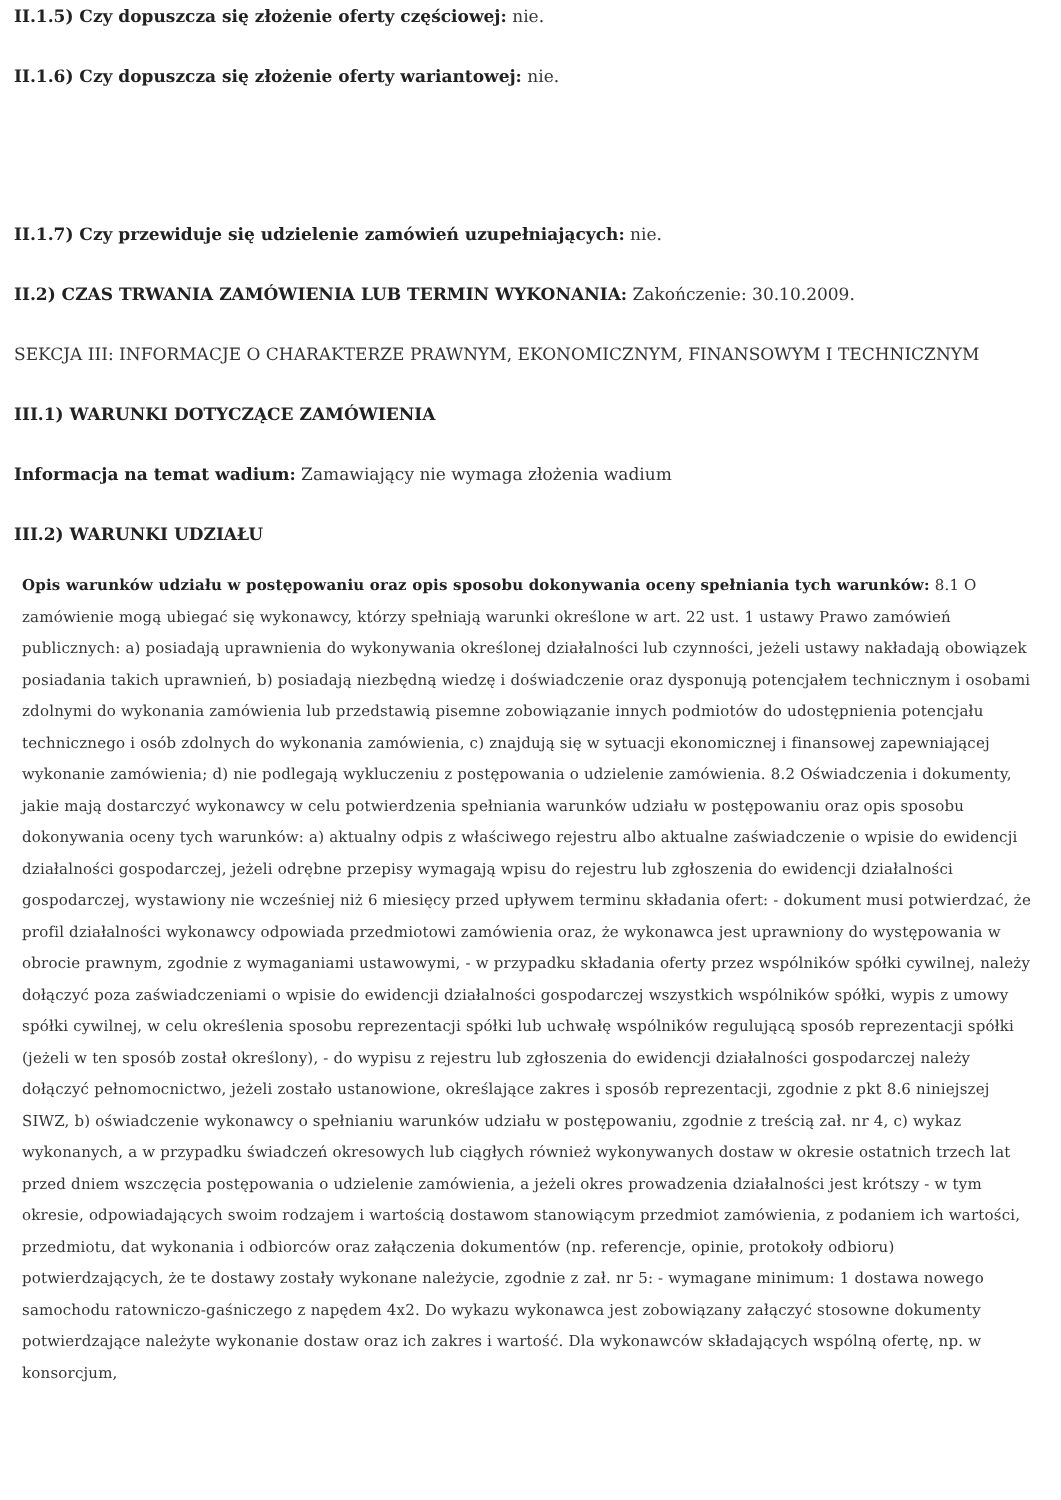II.1.5) Czy dopuszcza się złożenie oferty częściowej: nie.
II.1.6) Czy dopuszcza się złożenie oferty wariantowej: nie.
II.1.7) Czy przewiduje się udzielenie zamówień uzupełniających: nie.
II.2) CZAS TRWANIA ZAMÓWIENIA LUB TERMIN WYKONANIA: Zakończenie: 30.10.2009.
SEKCJA III: INFORMACJE O CHARAKTERZE PRAWNYM, EKONOMICZNYM, FINANSOWYM I TECHNICZNYM
III.1) WARUNKI DOTYCZĄCE ZAMÓWIENIA
Informacja na temat wadium: Zamawiający nie wymaga złożenia wadium
III.2) WARUNKI UDZIAŁU
Opis warunków udziału w postępowaniu oraz opis sposobu dokonywania oceny spełniania tych warunków: 8.1 O zamówienie mogą ubiegać się wykonawcy, którzy spełniają warunki określone w art. 22 ust. 1 ustawy Prawo zamówień publicznych: a) posiadają uprawnienia do wykonywania określonej działalności lub czynności, jeżeli ustawy nakładają obowiązek posiadania takich uprawnień, b) posiadają niezbędną wiedzę i doświadczenie oraz dysponują potencjałem technicznym i osobami zdolnymi do wykonania zamówienia lub przedstawią pisemne zobowiązanie innych podmiotów do udostępnienia potencjału technicznego i osób zdolnych do wykonania zamówienia, c) znajdują się w sytuacji ekonomicznej i finansowej zapewniającej wykonanie zamówienia; d) nie podlegają wykluczeniu z postępowania o udzielenie zamówienia. 8.2 Oświadczenia i dokumenty, jakie mają dostarczyć wykonawcy w celu potwierdzenia spełniania warunków udziału w postępowaniu oraz opis sposobu dokonywania oceny tych warunków: a) aktualny odpis z właściwego rejestru albo aktualne zaświadczenie o wpisie do ewidencji działalności gospodarczej, jeżeli odrębne przepisy wymagają wpisu do rejestru lub zgłoszenia do ewidencji działalności gospodarczej, wystawiony nie wcześniej niż 6 miesięcy przed upływem terminu składania ofert: - dokument musi potwierdzać, że profil działalności wykonawcy odpowiada przedmiotowi zamówienia oraz, że wykonawca jest uprawniony do występowania w obrocie prawnym, zgodnie z wymaganiami ustawowymi, - w przypadku składania oferty przez wspólników spółki cywilnej, należy dołączyć poza zaświadczeniami o wpisie do ewidencji działalności gospodarczej wszystkich wspólników spółki, wypis z umowy spółki cywilnej, w celu określenia sposobu reprezentacji spółki lub uchwałę wspólników regulującą sposób reprezentacji spółki (jeżeli w ten sposób został określony), - do wypisu z rejestru lub zgłoszenia do ewidencji działalności gospodarczej należy dołączyć pełnomocnictwo, jeżeli zostało ustanowione, określające zakres i sposób reprezentacji, zgodnie z pkt 8.6 niniejszej SIWZ, b) oświadczenie wykonawcy o spełnianiu warunków udziału w postępowaniu, zgodnie z treścią zał. nr 4, c) wykaz wykonanych, a w przypadku świadczeń okresowych lub ciągłych również wykonywanych dostaw w okresie ostatnich trzech lat przed dniem wszczęcia postępowania o udzielenie zamówienia, a jeżeli okres prowadzenia działalności jest krótszy - w tym okresie, odpowiadających swoim rodzajem i wartością dostawom stanowiącym przedmiot zamówienia, z podaniem ich wartości, przedmiotu, dat wykonania i odbiorców oraz załączenia dokumentów (np. referencje, opinie, protokoły odbioru) potwierdzających, że te dostawy zostały wykonane należycie, zgodnie z zał. nr 5: - wymagane minimum: 1 dostawa nowego samochodu ratowniczo-gaśniczego z napędem 4x2. Do wykazu wykonawca jest zobowiązany załączyć stosowne dokumenty potwierdzające należyte wykonanie dostaw oraz ich zakres i wartość. Dla wykonawców składających wspólną ofertę, np. w konsorcjum,